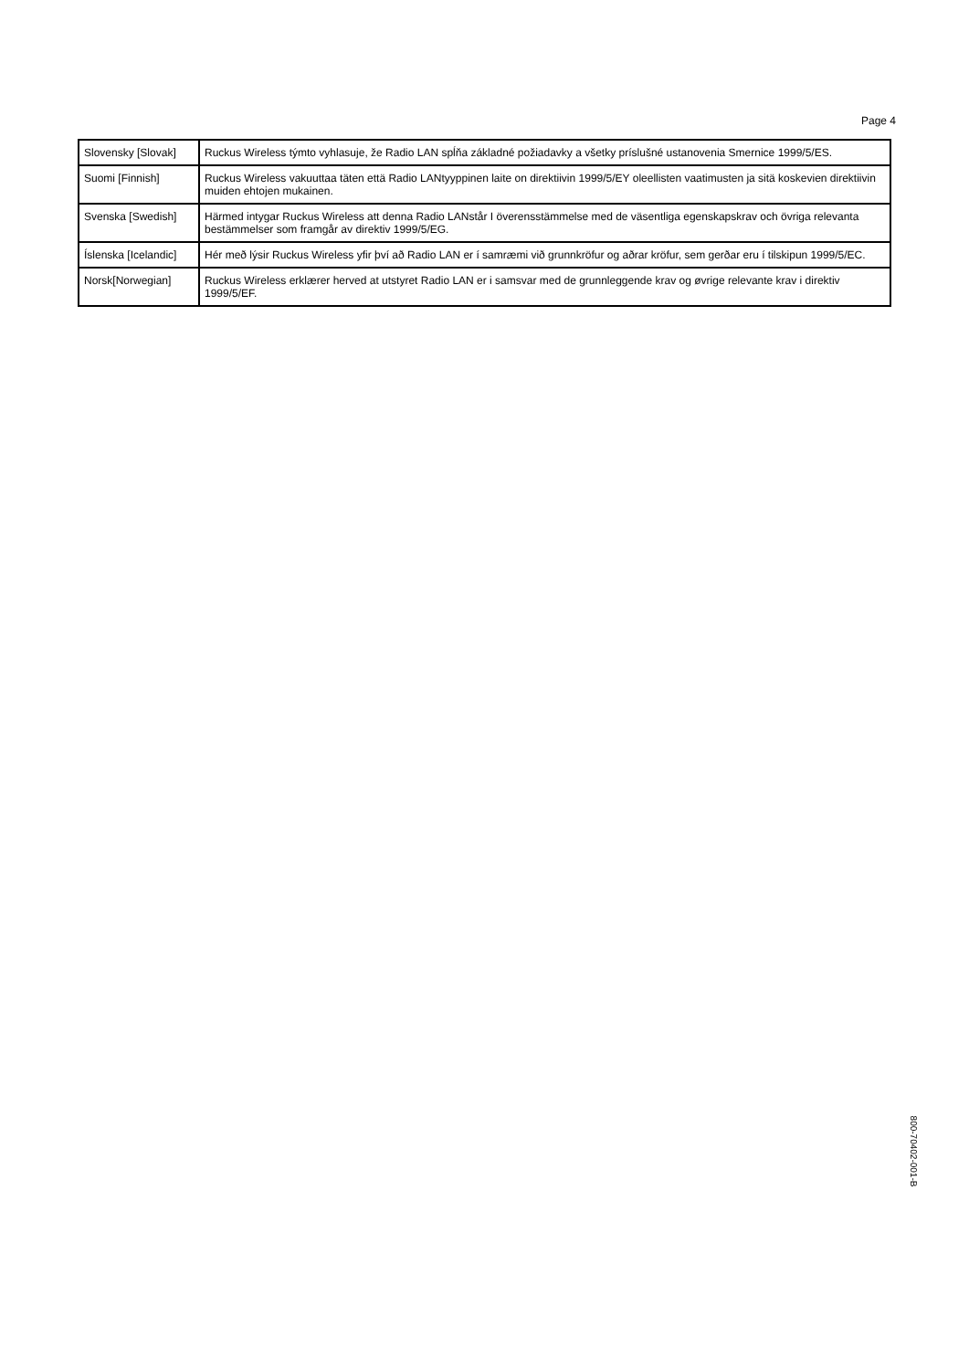Page 4
| Slovensky [Slovak] | Ruckus Wireless týmto vyhlasuje, že Radio LAN spĺňa základné požiadavky a všetky príslušné ustanovenia Smernice 1999/5/ES. |
| Suomi [Finnish] | Ruckus Wireless vakuuttaa täten että Radio LANtyyppinen laite on direktiivin 1999/5/EY oleellisten vaatimusten ja sitä koskevien direktiivin muiden ehtojen mukainen. |
| Svenska [Swedish] | Härmed intygar Ruckus Wireless att denna Radio LANstår I överensstämmelse med de väsentliga egenskapskrav och övriga relevanta bestämmelser som framgår av direktiv 1999/5/EG. |
| Íslenska [Icelandic] | Hér með lýsir Ruckus Wireless yfir því að Radio LAN er í samræmi við grunnkröfur og aðrar kröfur, sem gerðar eru í tilskipun 1999/5/EC. |
| Norsk[Norwegian] | Ruckus Wireless erklærer herved at utstyret Radio LAN er i samsvar med de grunnleggende krav og øvrige relevante krav i direktiv 1999/5/EF. |
800-70402-001-B